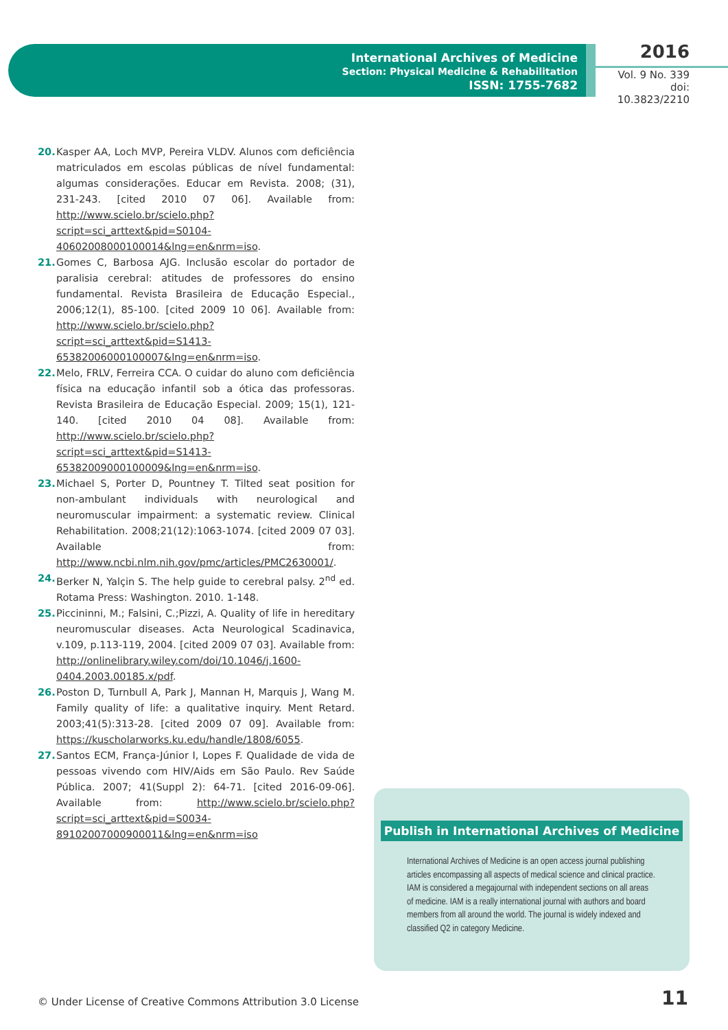International Archives of Medicine
Section: Physical Medicine & Rehabilitation
ISSN: 1755-7682
2016
Vol. 9 No. 339
doi: 10.3823/2210
20. Kasper AA, Loch MVP, Pereira VLDV. Alunos com deficiência matriculados em escolas públicas de nível fundamental: algumas considerações. Educar em Revista. 2008; (31), 231-243. [cited 2010 07 06]. Available from: http://www.scielo.br/scielo.php?script=sci_arttext&pid=S0104-40602008000100014&lng=en&nrm=iso.
21. Gomes C, Barbosa AJG. Inclusão escolar do portador de paralisia cerebral: atitudes de professores do ensino fundamental. Revista Brasileira de Educação Especial., 2006;12(1), 85-100. [cited 2009 10 06]. Available from: http://www.scielo.br/scielo.php?script=sci_arttext&pid=S1413-65382006000100007&lng=en&nrm=iso.
22. Melo, FRLV, Ferreira CCA. O cuidar do aluno com deficiência física na educação infantil sob a ótica das professoras. Revista Brasileira de Educação Especial. 2009; 15(1), 121-140. [cited 2010 04 08]. Available from: http://www.scielo.br/scielo.php?script=sci_arttext&pid=S1413-65382009000100009&lng=en&nrm=iso.
23. Michael S, Porter D, Pountney T. Tilted seat position for non-ambulant individuals with neurological and neuromuscular impairment: a systematic review. Clinical Rehabilitation. 2008;21(12):1063-1074. [cited 2009 07 03]. Available from: http://www.ncbi.nlm.nih.gov/pmc/articles/PMC2630001/.
24. Berker N, Yalçin S. The help guide to cerebral palsy. 2<sup>nd</sup> ed. Rotama Press: Washington. 2010. 1-148.
25. Piccininni, M.; Falsini, C.;Pizzi, A. Quality of life in hereditary neuromuscular diseases. Acta Neurological Scadinavica, v.109, p.113-119, 2004. [cited 2009 07 03]. Available from: http://onlinelibrary.wiley.com/doi/10.1046/j.1600-0404.2003.00185.x/pdf.
26. Poston D, Turnbull A, Park J, Mannan H, Marquis J, Wang M. Family quality of life: a qualitative inquiry. Ment Retard. 2003;41(5):313-28. [cited 2009 07 09]. Available from: https://kuscholarworks.ku.edu/handle/1808/6055.
27. Santos ECM, França-Júnior I, Lopes F. Qualidade de vida de pessoas vivendo com HIV/Aids em São Paulo. Rev Saúde Pública. 2007; 41(Suppl 2): 64-71. [cited 2016-09-06]. Available from: http://www.scielo.br/scielo.php?script=sci_arttext&pid=S0034-89102007000900011&lng=en&nrm=iso
Publish in International Archives of Medicine
International Archives of Medicine is an open access journal publishing articles encompassing all aspects of medical science and clinical practice. IAM is considered a megajournal with independent sections on all areas of medicine. IAM is a really international journal with authors and board members from all around the world. The journal is widely indexed and classified Q2 in category Medicine.
© Under License of Creative Commons Attribution 3.0 License
11